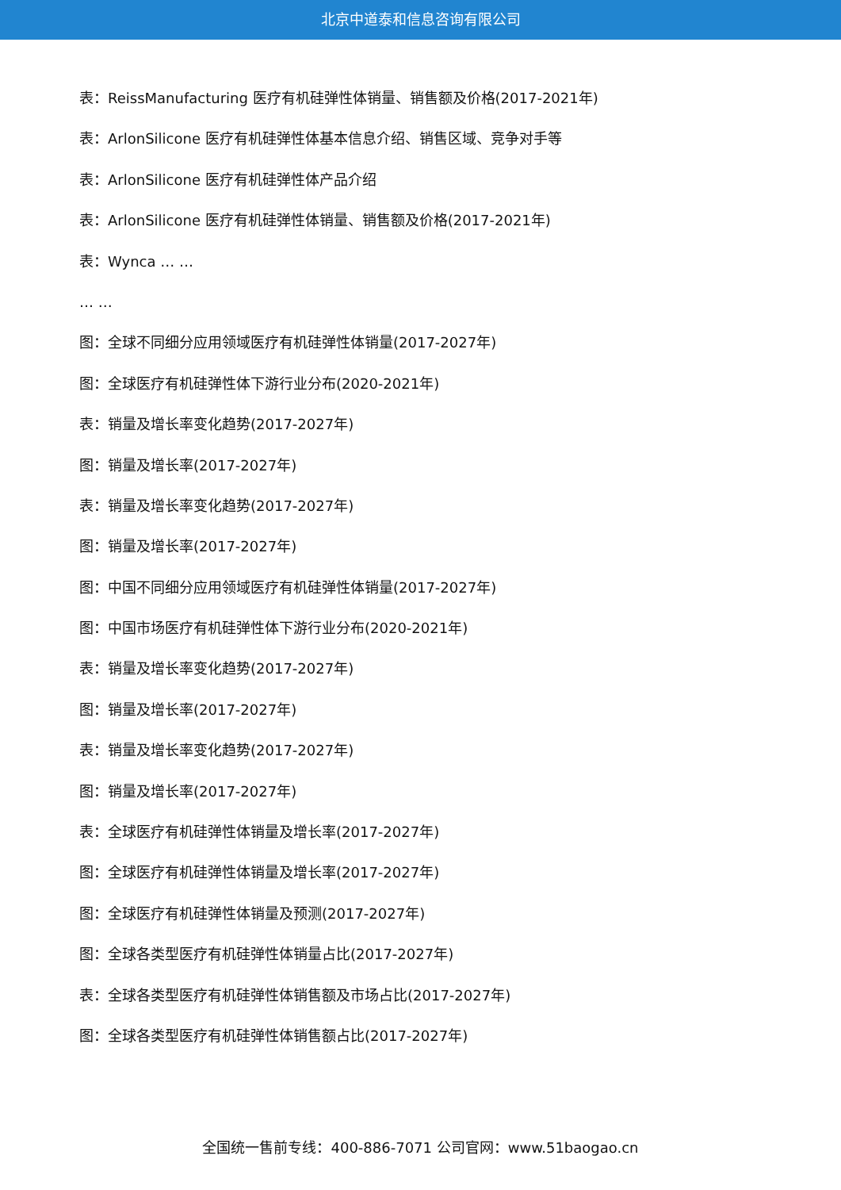北京中道泰和信息咨询有限公司
表：ReissManufacturing 医疗有机硅弹性体销量、销售额及价格(2017-2021年)
表：ArlonSilicone 医疗有机硅弹性体基本信息介绍、销售区域、竞争对手等
表：ArlonSilicone 医疗有机硅弹性体产品介绍
表：ArlonSilicone 医疗有机硅弹性体销量、销售额及价格(2017-2021年)
表：Wynca … …
… …
图：全球不同细分应用领域医疗有机硅弹性体销量(2017-2027年)
图：全球医疗有机硅弹性体下游行业分布(2020-2021年)
表：销量及增长率变化趋势(2017-2027年)
图：销量及增长率(2017-2027年)
表：销量及增长率变化趋势(2017-2027年)
图：销量及增长率(2017-2027年)
图：中国不同细分应用领域医疗有机硅弹性体销量(2017-2027年)
图：中国市场医疗有机硅弹性体下游行业分布(2020-2021年)
表：销量及增长率变化趋势(2017-2027年)
图：销量及增长率(2017-2027年)
表：销量及增长率变化趋势(2017-2027年)
图：销量及增长率(2017-2027年)
表：全球医疗有机硅弹性体销量及增长率(2017-2027年)
图：全球医疗有机硅弹性体销量及增长率(2017-2027年)
图：全球医疗有机硅弹性体销量及预测(2017-2027年)
图：全球各类型医疗有机硅弹性体销量占比(2017-2027年)
表：全球各类型医疗有机硅弹性体销售额及市场占比(2017-2027年)
图：全球各类型医疗有机硅弹性体销售额占比(2017-2027年)
全国统一售前专线：400-886-7071 公司官网：www.51baogao.cn